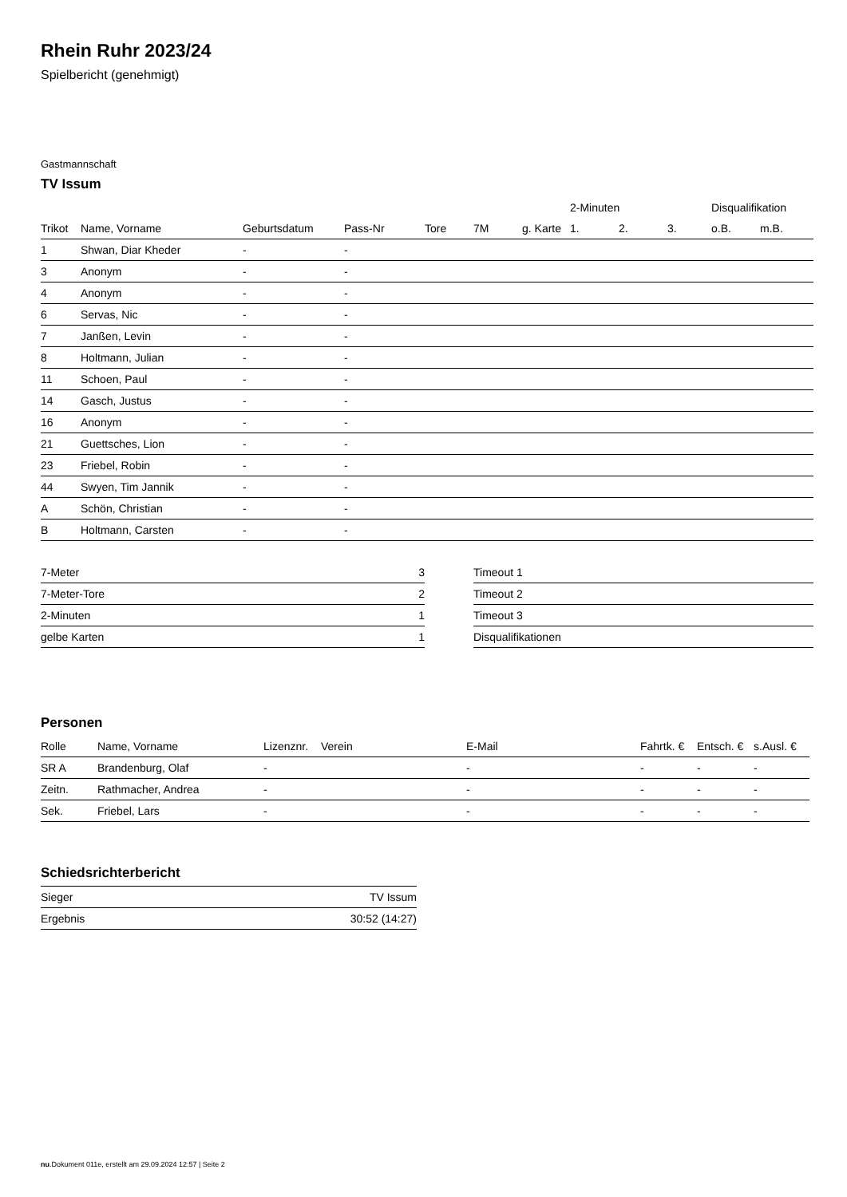Rhein Ruhr 2023/24
Spielbericht (genehmigt)
Gastmannschaft
TV Issum
| | | | | | | | 2-Minuten | | | Disqualifikation | |
| --- | --- | --- | --- | --- | --- | --- | --- | --- | --- | --- | --- |
| Trikot | Name, Vorname | Geburtsdatum | Pass-Nr | Tore | 7M | g. Karte | 1. | 2. | 3. | o.B. | m.B. |
| 1 | Shwan, Diar Kheder | - | - | | | | | | | | |
| 3 | Anonym | - | - | | | | | | | | |
| 4 | Anonym | - | - | | | | | | | | |
| 6 | Servas, Nic | - | - | | | | | | | | |
| 7 | Janßen, Levin | - | - | | | | | | | | |
| 8 | Holtmann, Julian | - | - | | | | | | | | |
| 11 | Schoen, Paul | - | - | | | | | | | | |
| 14 | Gasch, Justus | - | - | | | | | | | | |
| 16 | Anonym | - | - | | | | | | | | |
| 21 | Guettsches, Lion | - | - | | | | | | | | |
| 23 | Friebel, Robin | - | - | | | | | | | | |
| 44 | Swyen, Tim Jannik | - | - | | | | | | | | |
| A | Schön, Christian | - | - | | | | | | | | |
| B | Holtmann, Carsten | - | - | | | | | | | | |
| 7-Meter | 3 |
| 7-Meter-Tore | 2 |
| 2-Minuten | 1 |
| gelbe Karten | 1 |
| Timeout 1 |
| Timeout 2 |
| Timeout 3 |
| Disqualifikationen |
Personen
| Rolle | Name, Vorname | Lizenznr. | Verein | E-Mail | Fahrtk. € | Entsch. € | s.Ausl. € |
| --- | --- | --- | --- | --- | --- | --- | --- |
| SR A | Brandenburg, Olaf | - | | - | - | - | - |
| Zeitn. | Rathmacher, Andrea | - | | - | - | - | - |
| Sek. | Friebel, Lars | - | | - | - | - | - |
Schiedsrichterbericht
| Sieger | TV Issum |
| Ergebnis | 30:52 (14:27) |
nu.Dokument 011e, erstellt am 29.09.2024 12:57 | Seite 2